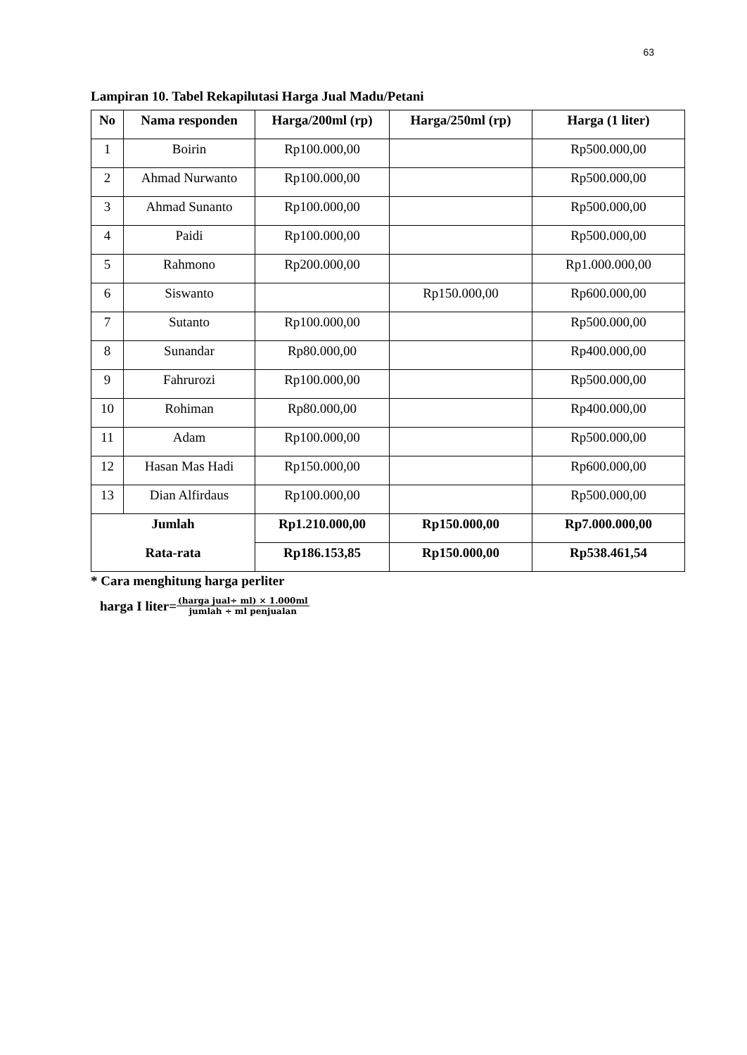63
Lampiran 10. Tabel Rekapilutasi Harga Jual Madu/Petani
| No | Nama responden | Harga/200ml (rp) | Harga/250ml (rp) | Harga (1 liter) |
| --- | --- | --- | --- | --- |
| 1 | Boirin | Rp100.000,00 | | Rp500.000,00 |
| 2 | Ahmad Nurwanto | Rp100.000,00 | | Rp500.000,00 |
| 3 | Ahmad Sunanto | Rp100.000,00 | | Rp500.000,00 |
| 4 | Paidi | Rp100.000,00 | | Rp500.000,00 |
| 5 | Rahmono | Rp200.000,00 | | Rp1.000.000,00 |
| 6 | Siswanto | | Rp150.000,00 | Rp600.000,00 |
| 7 | Sutanto | Rp100.000,00 | | Rp500.000,00 |
| 8 | Sunandar | Rp80.000,00 | | Rp400.000,00 |
| 9 | Fahrurozi | Rp100.000,00 | | Rp500.000,00 |
| 10 | Rohiman | Rp80.000,00 | | Rp400.000,00 |
| 11 | Adam | Rp100.000,00 | | Rp500.000,00 |
| 12 | Hasan Mas Hadi | Rp150.000,00 | | Rp600.000,00 |
| 13 | Dian Alfirdaus | Rp100.000,00 | | Rp500.000,00 |
| Jumlah | | Rp1.210.000,00 | Rp150.000,00 | Rp7.000.000,00 |
| Rata-rata | | Rp186.153,85 | Rp150.000,00 | Rp538.461,54 |
* Cara menghitung harga perliter
harga I liter= (harga jual÷ ml) × 1.000ml jumlah ÷ ml penjualan